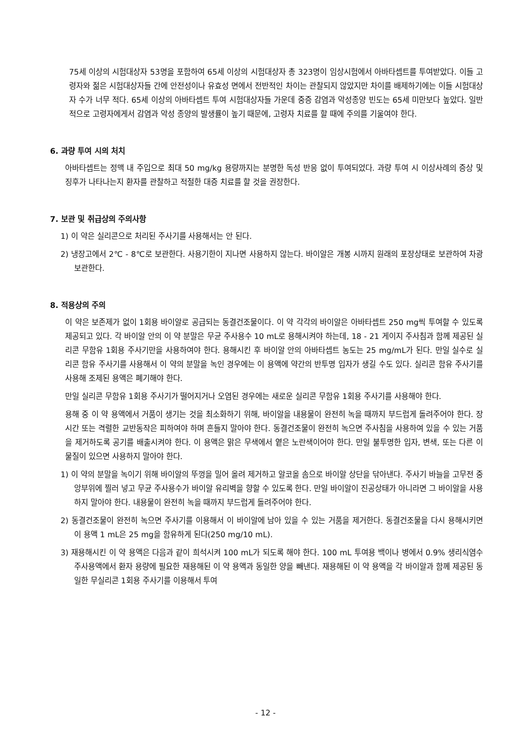75세 이상의 시험대상자 53명을 포함하여 65세 이상의 시험대상자 총 323명이 임상시험에서 아바타셉트를 투여받았다. 이들 고령자와 젊은 시험대상자들 간에 안전성이나 유효성 면에서 전반적인 차이는 관찰되지 않았지만 차이를 배제하기에는 이들 시험대상자 수가 너무 적다. 65세 이상의 아바타셉트 투여 시험대상자들 가운데 중증 감염과 악성종양 빈도는 65세 미만보다 높았다. 일반적으로 고령자에게서 감염과 악성 종양의 발생률이 높기 때문에, 고령자 치료를 할 때에 주의를 기울여야 한다.
6. 과량 투여 시의 처치
아바타셉트는 정맥 내 주입으로 최대 50 mg/kg 용량까지는 분명한 독성 반응 없이 투여되었다. 과량 투여 시 이상사례의 증상 및 징후가 나타나는지 환자를 관찰하고 적절한 대증 치료를 할 것을 권장한다.
7. 보관 및 취급상의 주의사항
1) 이 약은 실리콘으로 처리된 주사기를 사용해서는 안 된다.
2) 냉장고에서 2℃ - 8℃로 보관한다. 사용기한이 지나면 사용하지 않는다. 바이알은 개봉 시까지 원래의 포장상태로 보관하여 차광 보관한다.
8. 적용상의 주의
이 약은 보존제가 없이 1회용 바이알로 공급되는 동결건조물이다. 이 약 각각의 바이알은 아바타셉트 250 mg씩 투여할 수 있도록 제공되고 있다. 각 바이알 안의 이 약 분말은 무균 주사용수 10 mL로 용해시켜야 하는데, 18 - 21 게이지 주사침과 함께 제공된 실리콘 무함유 1회용 주사기만을 사용하여야 한다. 용해시킨 후 바이알 안의 아바타셉트 농도는 25 mg/mL가 된다. 만일 실수로 실리콘 함유 주사기를 사용해서 이 약의 분말을 녹인 경우에는 이 용액에 약간의 반투명 입자가 생길 수도 있다. 실리콘 함유 주사기를 사용해 조제된 용액은 폐기해야 한다.
만일 실리콘 무함유 1회용 주사기가 떨어지거나 오염된 경우에는 새로운 실리콘 무함유 1회용 주사기를 사용해야 한다.
용해 중 이 약 용액에서 거품이 생기는 것을 최소화하기 위해, 바이알을 내용물이 완전히 녹을 때까지 부드럽게 돌려주어야 한다. 장시간 또는 격렬한 교반동작은 피하여야 하며 흔들지 말아야 한다. 동결건조물이 완전히 녹으면 주사침을 사용하여 있을 수 있는 거품을 제거하도록 공기를 배출시켜야 한다. 이 용액은 맑은 무색에서 옅은 노란색이어야 한다. 만일 불투명한 입자, 변색, 또는 다른 이물질이 있으면 사용하지 말아야 한다.
1) 이 약의 분말을 녹이기 위해 바이알의 뚜껑을 밀어 올려 제거하고 알코올 솜으로 바이알 상단을 닦아낸다. 주사기 바늘을 고무전 중앙부위에 찔러 넣고 무균 주사용수가 바이알 유리벽을 향할 수 있도록 한다. 만일 바이알이 진공상태가 아니라면 그 바이알을 사용하지 말아야 한다. 내용물이 완전히 녹을 때까지 부드럽게 돌려주어야 한다.
2) 동결건조물이 완전히 녹으면 주사기를 이용해서 이 바이알에 남아 있을 수 있는 거품을 제거한다. 동결건조물을 다시 용해시키면 이 용액 1 mL은 25 mg을 함유하게 된다(250 mg/10 mL).
3) 재용해시킨 이 약 용액은 다음과 같이 희석시켜 100 mL가 되도록 해야 한다. 100 mL 투여용 백이나 병에서 0.9% 생리식염수 주사용액에서 환자 용량에 필요한 재용해된 이 약 용액과 동일한 양을 빼낸다. 재용해된 이 약 용액을 각 바이알과 함께 제공된 동일한 무실리콘 1회용 주사기를 이용해서 투여
- 12 -